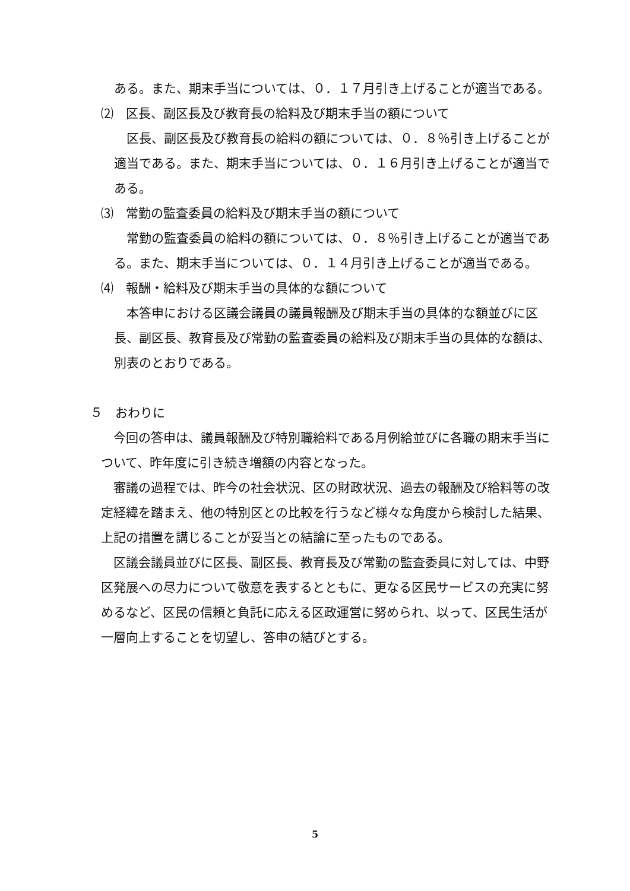ある。また、期末手当については、０．１７月引き上げることが適当である。
⑵　区長、副区長及び教育長の給料及び期末手当の額について
区長、副区長及び教育長の給料の額については、０．８％引き上げることが適当である。また、期末手当については、０．１６月引き上げることが適当である。
⑶　常勤の監査委員の給料及び期末手当の額について
常勤の監査委員の給料の額については、０．８％引き上げることが適当である。また、期末手当については、０．１４月引き上げることが適当である。
⑷　報酬・給料及び期末手当の具体的な額について
本答申における区議会議員の議員報酬及び期末手当の具体的な額並びに区長、副区長、教育長及び常勤の監査委員の給料及び期末手当の具体的な額は、別表のとおりである。
５　おわりに
今回の答申は、議員報酬及び特別職給料である月例給並びに各職の期末手当について、昨年度に引き続き増額の内容となった。
審議の過程では、昨今の社会状況、区の財政状況、過去の報酬及び給料等の改定経緯を踏まえ、他の特別区との比較を行うなど様々な角度から検討した結果、上記の措置を講じることが妥当との結論に至ったものである。
区議会議員並びに区長、副区長、教育長及び常勤の監査委員に対しては、中野区発展への尽力について敬意を表するとともに、更なる区民サービスの充実に努めるなど、区民の信頼と負託に応える区政運営に努められ、以って、区民生活が一層向上することを切望し、答申の結びとする。
5